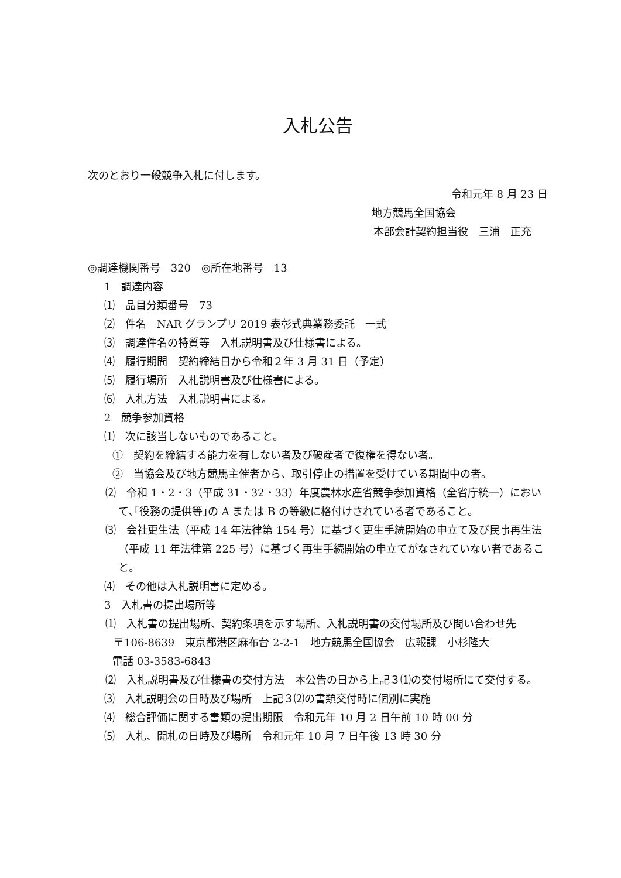入札公告
次のとおり一般競争入札に付します。
令和元年 8 月 23 日
地方競馬全国協会
本部会計契約担当役　三浦　正充
◎調達機関番号　320　◎所在地番号　13
1　調達内容
⑴　品目分類番号　73
⑵　件名　NAR グランプリ 2019 表彰式典業務委託　一式
⑶　調達件名の特質等　入札説明書及び仕様書による。
⑷　履行期間　契約締結日から令和２年 3 月 31 日（予定）
⑸　履行場所　入札説明書及び仕様書による。
⑹　入札方法　入札説明書による。
2　競争参加資格
⑴　次に該当しないものであること。
①　契約を締結する能力を有しない者及び破産者で復権を得ない者。
②　当協会及び地方競馬主催者から、取引停止の措置を受けている期間中の者。
⑵　令和 1・2・3（平成 31・32・33）年度農林水産省競争参加資格（全省庁統一）において､｢役務の提供等｣の A または B の等級に格付けされている者であること。
⑶　会社更生法（平成 14 年法律第 154 号）に基づく更生手続開始の申立て及び民事再生法（平成 11 年法律第 225 号）に基づく再生手続開始の申立てがなされていない者であること。
⑷　その他は入札説明書に定める。
3　入札書の提出場所等
⑴　入札書の提出場所、契約条項を示す場所、入札説明書の交付場所及び問い合わせ先
〒106-8639　東京都港区麻布台 2‐2‐1　地方競馬全国協会　広報課　小杉隆大
電話 03‐3583‐6843
⑵　入札説明書及び仕様書の交付方法　本公告の日から上記３⑴の交付場所にて交付する。
⑶　入札説明会の日時及び場所　上記３⑵の書類交付時に個別に実施
⑷　総合評価に関する書類の提出期限　令和元年 10 月 2 日午前 10 時 00 分
⑸　入札、開札の日時及び場所　令和元年 10 月 7 日午後 13 時 30 分